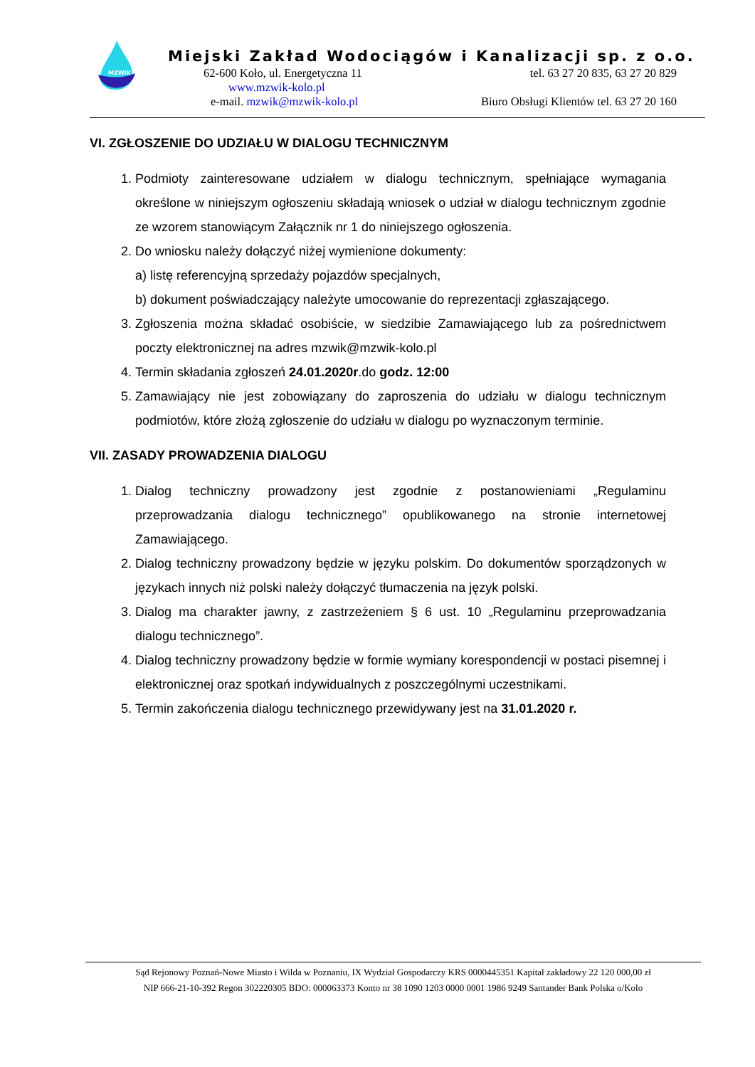MZWIK
Miejski Zakład Wodociągów i Kanalizacji sp. z o.o.
62-600 Koło, ul. Energetyczna 11 tel. 63 27 20 835, 63 27 20 829
www.mzwik-kolo.pl
e-mail. mzwik@mzwik-kolo.pl Biuro Obsługi Klientów tel. 63 27 20 160
VI. ZGŁOSZENIE DO UDZIAŁU W DIALOGU TECHNICZNYM
1. Podmioty zainteresowane udziałem w dialogu technicznym, spełniające wymagania określone w niniejszym ogłoszeniu składają wniosek o udział w dialogu technicznym zgodnie ze wzorem stanowiącym Załącznik nr 1 do niniejszego ogłoszenia.
2. Do wniosku należy dołączyć niżej wymienione dokumenty:
a) listę referencyjną sprzedaży pojazdów specjalnych,
b) dokument poświadczający należyte umocowanie do reprezentacji zgłaszającego.
3. Zgłoszenia można składać osobiście, w siedzibie Zamawiającego lub za pośrednictwem poczty elektronicznej na adres mzwik@mzwik-kolo.pl
4. Termin składania zgłoszeń 24.01.2020r.do godz. 12:00
5. Zamawiający nie jest zobowiązany do zaproszenia do udziału w dialogu technicznym podmiotów, które złożą zgłoszenie do udziału w dialogu po wyznaczonym terminie.
VII. ZASADY PROWADZENIA DIALOGU
1. Dialog techniczny prowadzony jest zgodnie z postanowieniami „Regulaminu przeprowadzania dialogu technicznego” opublikowanego na stronie internetowej Zamawiającego.
2. Dialog techniczny prowadzony będzie w języku polskim. Do dokumentów sporządzonych w językach innych niż polski należy dołączyć tłumaczenia na język polski.
3. Dialog ma charakter jawny, z zastrzeżeniem § 6 ust. 10 „Regulaminu przeprowadzania dialogu technicznego”.
4. Dialog techniczny prowadzony będzie w formie wymiany korespondencji w postaci pisemnej i elektronicznej oraz spotkań indywidualnych z poszczególnymi uczestnikami.
5. Termin zakończenia dialogu technicznego przewidywany jest na 31.01.2020 r.
Sąd Rejonowy Poznań-Nowe Miasto i Wilda w Poznaniu, IX Wydział Gospodarczy KRS 0000445351 Kapitał zakładowy 22 120 000,00 zł
NIP 666-21-10-392 Regon 302220305 BDO: 000063373 Konto nr 38 1090 1203 0000 0001 1986 9249 Santander Bank Polska o/Kolo